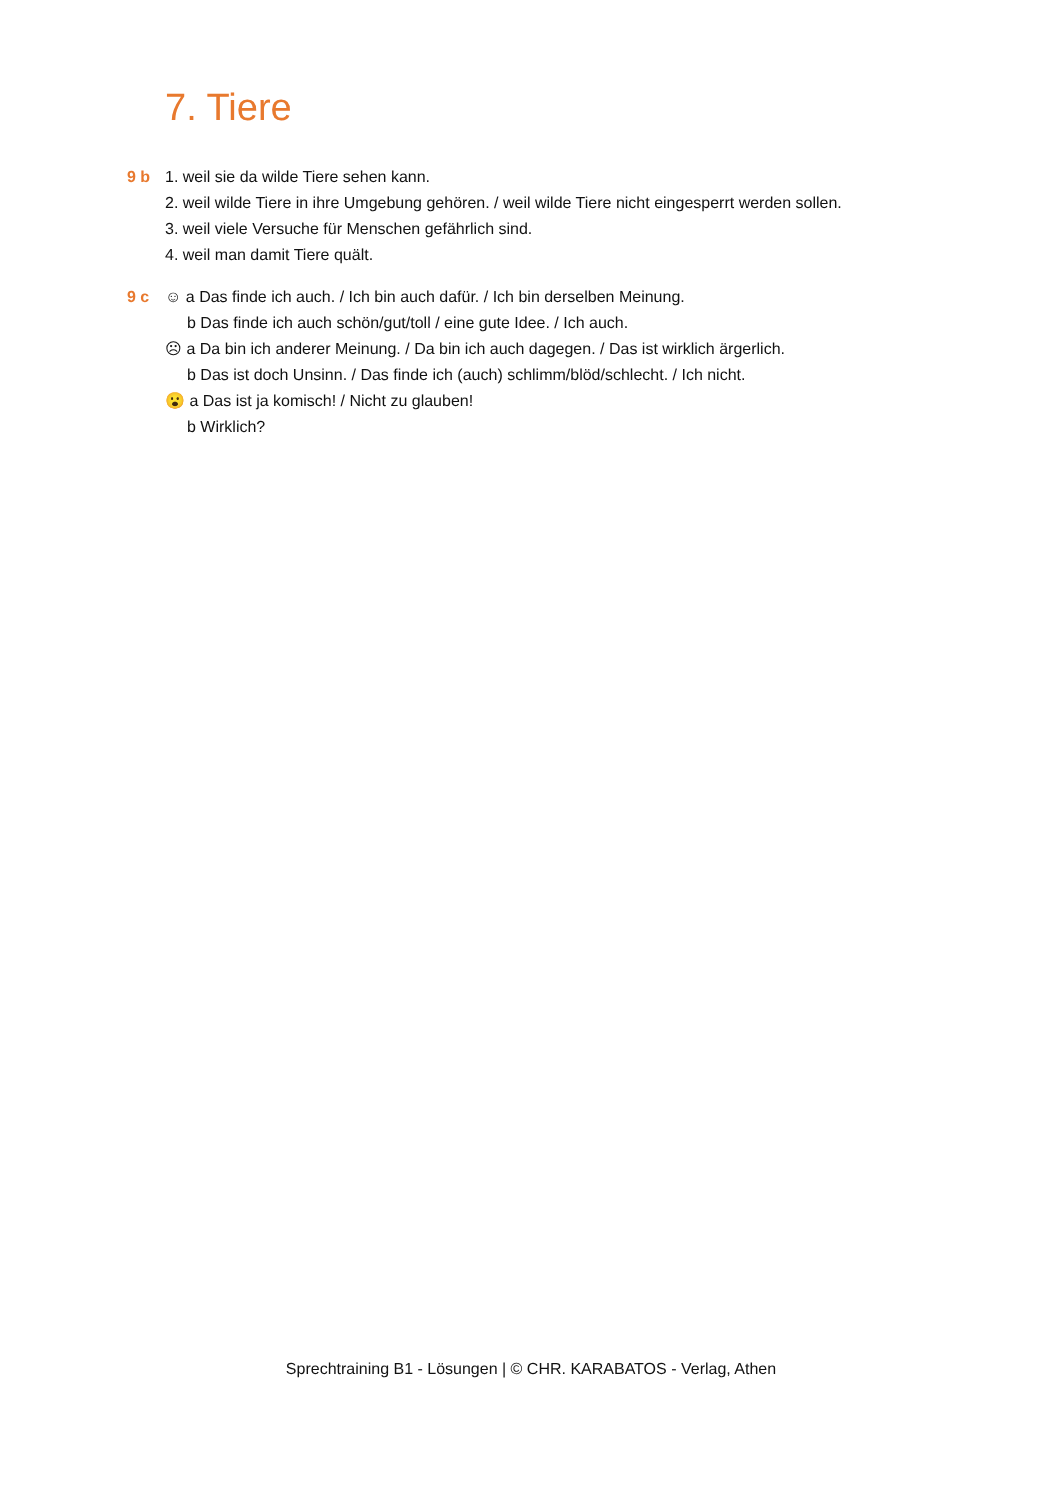7. Tiere
9 b 1. weil sie da wilde Tiere sehen kann.
2. weil wilde Tiere in ihre Umgebung gehören. / weil wilde Tiere nicht eingesperrt werden sollen.
3. weil viele Versuche für Menschen gefährlich sind.
4. weil man damit Tiere quält.
9 c ☺ a Das finde ich auch. / Ich bin auch dafür. / Ich bin derselben Meinung.
b Das finde ich auch schön/gut/toll / eine gute Idee. / Ich auch.
☹ a Da bin ich anderer Meinung. / Da bin ich auch dagegen. / Das ist wirklich ärgerlich.
b Das ist doch Unsinn. / Das finde ich (auch) schlimm/blöd/schlecht. / Ich nicht.
😮 a Das ist ja komisch! / Nicht zu glauben!
b Wirklich?
Sprechtraining B1 - Lösungen | © CHR. KARABATOS - Verlag, Athen